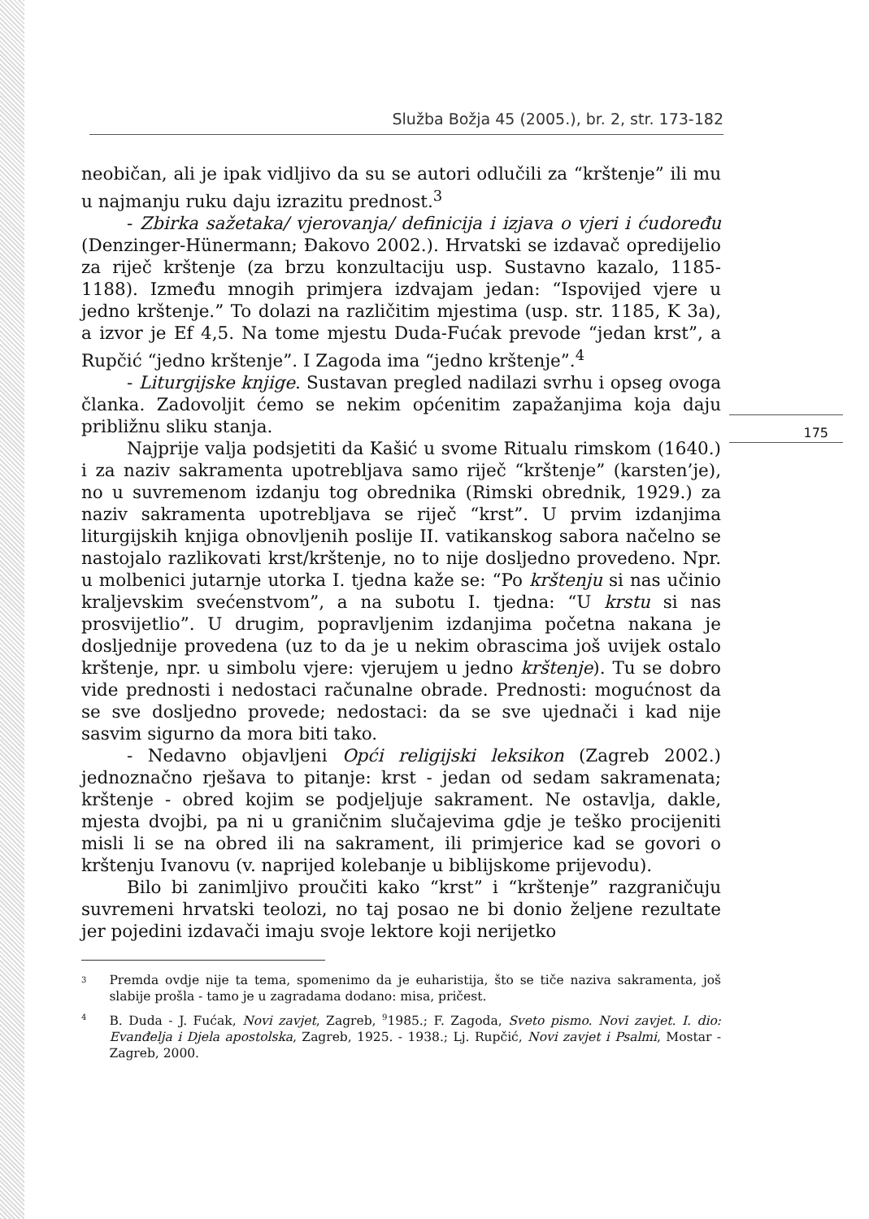Služba Božja 45 (2005.), br. 2, str. 173-182
175
neobičan, ali je ipak vidljivo da su se autori odlučili za “krštenje” ili mu u najmanju ruku daju izrazitu prednost.<sup>3</sup>
- Zbirka sažetaka/ vjerovanja/ definicija i izjava o vjeri i ćudoređu (Denzinger-Hünermann; Đakovo 2002.). Hrvatski se izdavač opredijelio za riječ krštenje (za brzu konzultaciju usp. Sustavno kazalo, 1185-1188). Između mnogih primjera izdvajam jedan: “Ispovijed vjere u jedno krštenje.” To dolazi na različitim mjestima (usp. str. 1185, K 3a), a izvor je Ef 4,5. Na tome mjestu Duda-Fućak prevode “jedan krst”, a Rupčić “jedno krštenje”. I Zagoda ima “jedno krštenje”.<sup>4</sup>
- Liturgijske knjige. Sustavan pregled nadilazi svrhu i opseg ovoga članka. Zadovoljit ćemo se nekim općenitim zapažanjima koja daju približnu sliku stanja.
Najprije valja podsjetiti da Kašić u svome Ritualu rimskom (1640.) i za naziv sakramenta upotrebljava samo riječ “krštenje” (karsten’je), no u suvremenom izdanju tog obrednika (Rimski obrednik, 1929.) za naziv sakramenta upotrebljava se riječ “krst”. U prvim izdanjima liturgijskih knjiga obnovljenih poslije II. vatikanskog sabora načelno se nastojalo razlikovati krst/krštenje, no to nije dosljedno provedeno. Npr. u molbenici jutarnje utorka I. tjedna kaže se: “Po krštenju si nas učinio kraljevskim svećenstvom”, a na subotu I. tjedna: “U krstu si nas prosvijetlio”. U drugim, popravljenim izdanjima početna nakana je dosljednije provedena (uz to da je u nekim obrascima još uvijek ostalo krštenje, npr. u simbolu vjere: vjerujem u jedno krštenje). Tu se dobro vide prednosti i nedostaci računalne obrade. Prednosti: mogućnost da se sve dosljedno provede; nedostaci: da se sve ujednači i kad nije sasvim sigurno da mora biti tako.
- Nedavno objavljeni Opći religijski leksikon (Zagreb 2002.) jednoznačno rješava to pitanje: krst - jedan od sedam sakramenata; krštenje - obred kojim se podjeljuje sakrament. Ne ostavlja, dakle, mjesta dvojbi, pa ni u graničnim slučajevima gdje je teško procijeniti misli li se na obred ili na sakrament, ili primjerice kad se govori o krštenju Ivanovu (v. naprijed kolebanje u biblijskome prijevodu).
Bilo bi zanimljivo proučiti kako “krst” i “krštenje” razgraničuju suvremeni hrvatski teolozi, no taj posao ne bi donio željene rezultate jer pojedini izdavači imaju svoje lektore koji nerijetko
<sup>3</sup> Premda ovdje nije ta tema, spomenimo da je euharistija, što se tiče naziva sakramenta, još slabije prošla - tamo je u zagradama dodano: misa, pričest.
<sup>4</sup> B. Duda - J. Fućak, Novi zavjet, Zagreb, <sup>9</sup>1985.; F. Zagoda, Sveto pismo. Novi zavjet. I. dio: Evanđelja i Djela apostolska, Zagreb, 1925. - 1938.; Lj. Rupčić, Novi zavjet i Psalmi, Mostar - Zagreb, 2000.